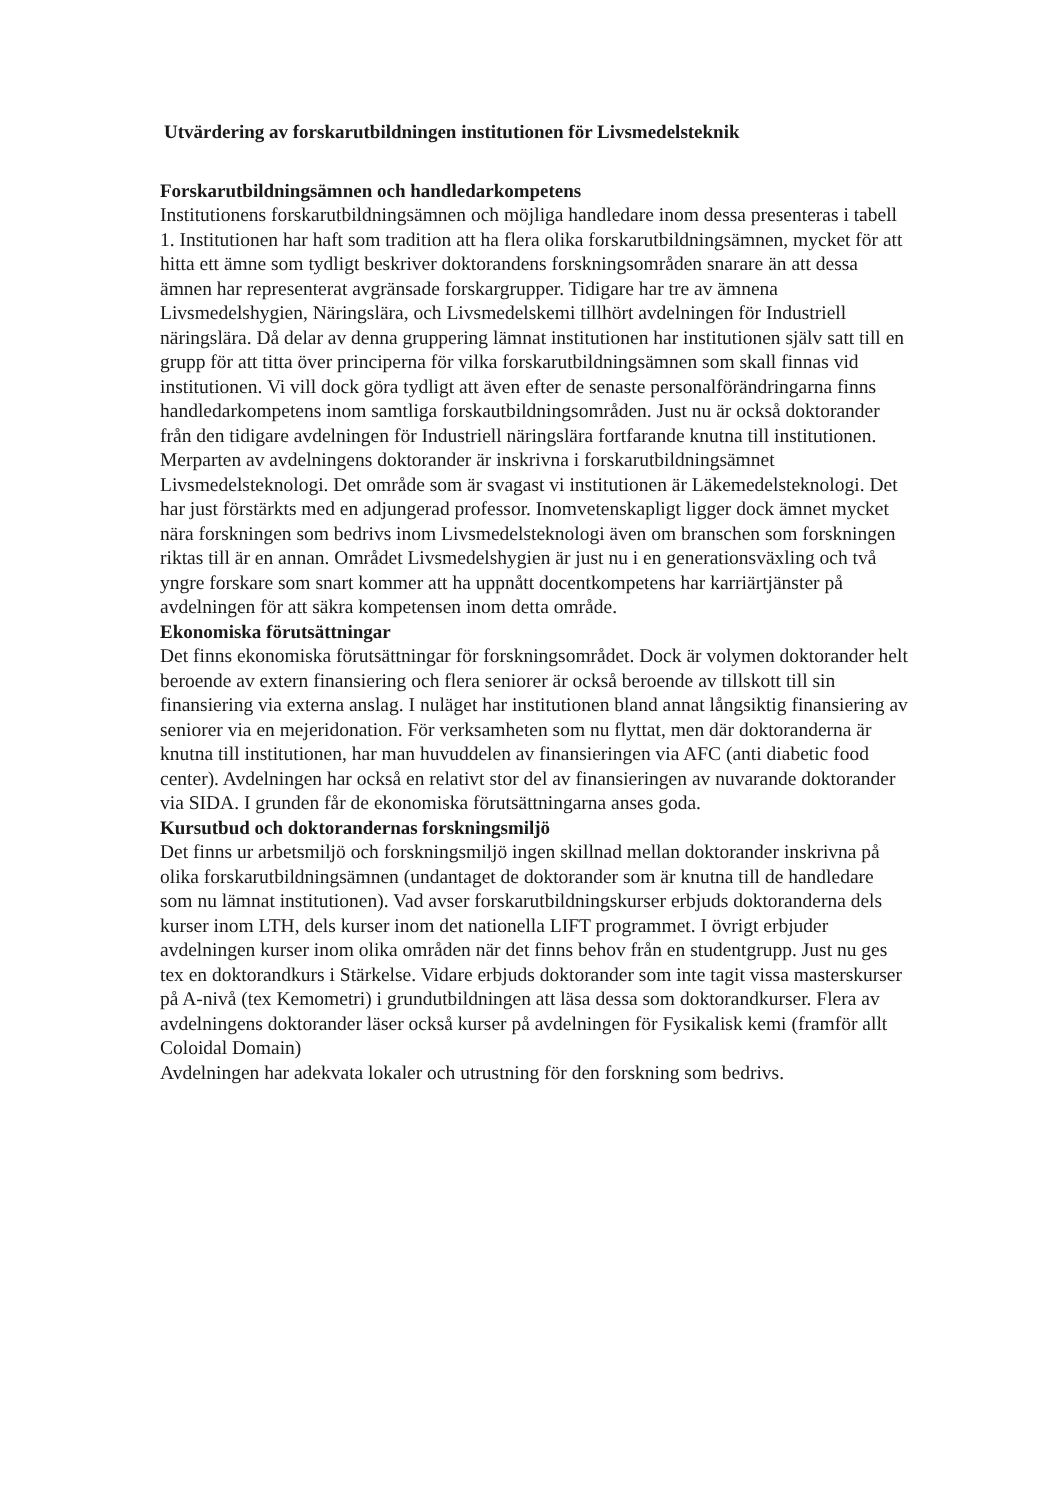Utvärdering av forskarutbildningen institutionen för Livsmedelsteknik
Forskarutbildningsämnen och handledarkompetens
Institutionens forskarutbildningsämnen och möjliga handledare inom dessa presenteras i tabell 1. Institutionen har haft som tradition att ha flera olika forskarutbildningsämnen, mycket för att hitta ett ämne som tydligt beskriver doktorandens forskningsområden snarare än att dessa ämnen har representerat avgränsade forskargrupper. Tidigare har tre av ämnena Livsmedelshygien, Näringslära, och Livsmedelskemi tillhört avdelningen för Industriell näringslära. Då delar av denna gruppering lämnat institutionen har institutionen själv satt till en grupp för att titta över principerna för vilka forskarutbildningsämnen som skall finnas vid institutionen. Vi vill dock göra tydligt att även efter de senaste personalförändringarna finns handledarkompetens inom samtliga forskautbildningsområden. Just nu är också doktorander från den tidigare avdelningen för Industriell näringslära fortfarande knutna till institutionen. Merparten av avdelningens doktorander är inskrivna i forskarutbildningsämnet Livsmedelsteknologi. Det område som är svagast vi institutionen är Läkemedelsteknologi. Det har just förstärkts med en adjungerad professor. Inomvetenskapligt ligger dock ämnet mycket nära forskningen som bedrivs inom Livsmedelsteknologi även om branschen som forskningen riktas till är en annan. Området Livsmedelshygien är just nu i en generationsväxling och två yngre forskare som snart kommer att ha uppnått docentkompetens har karriärtjänster på avdelningen för att säkra kompetensen inom detta område.
Ekonomiska förutsättningar
Det finns ekonomiska förutsättningar för forskningsområdet. Dock är volymen doktorander helt beroende av extern finansiering och flera seniorer är också beroende av tillskott till sin finansiering via externa anslag. I nuläget har institutionen bland annat långsiktig finansiering av seniorer via en mejeridonation. För verksamheten som nu flyttat, men där doktoranderna är knutna till institutionen, har man huvuddelen av finansieringen via AFC (anti diabetic food center). Avdelningen har också en relativt stor del av finansieringen av nuvarande doktorander via SIDA. I grunden får de ekonomiska förutsättningarna anses goda.
Kursutbud och doktorandernas forskningsmiljö
Det finns ur arbetsmiljö och forskningsmiljö ingen skillnad mellan doktorander inskrivna på olika forskarutbildningsämnen (undantaget de doktorander som är knutna till de handledare som nu lämnat institutionen). Vad avser forskarutbildningskurser erbjuds doktoranderna dels kurser inom LTH, dels kurser inom det nationella LIFT programmet. I övrigt erbjuder avdelningen kurser inom olika områden när det finns behov från en studentgrupp. Just nu ges tex en doktorandkurs i Stärkelse. Vidare erbjuds doktorander som inte tagit vissa masterskurser på A-nivå (tex Kemometri) i grundutbildningen att läsa dessa som doktorandkurser. Flera av avdelningens doktorander läser också kurser på avdelningen för Fysikalisk kemi (framför allt Coloidal Domain)
Avdelningen har adekvata lokaler och utrustning för den forskning som bedrivs.